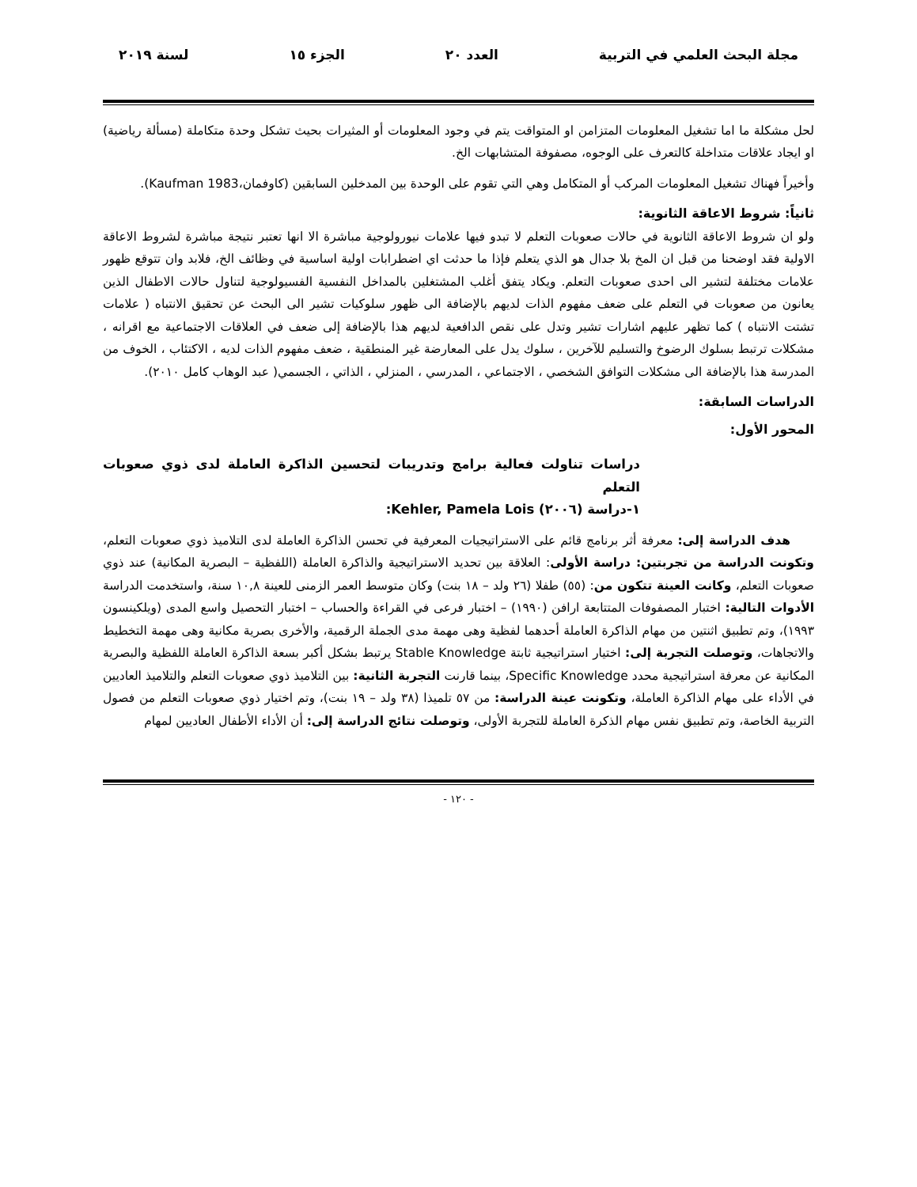مجلة البحث العلمي في التربية العدد ٢٠ الجزء ١٥ لسنة ٢٠١٩
لحل مشكلة ما اما تشغيل المعلومات المتزامن او المتواقت يتم في وجود المعلومات أو المثيرات بحيث تشكل وحدة متكاملة (مسألة رياضية) او ايجاد علاقات متداخلة كالتعرف على الوجوه، مصفوفة المتشابهات الخ.
وأخيراً فهناك تشغيل المعلومات المركب أو المتكامل وهي التي تقوم على الوحدة بين المدخلين السابقين (كاوفمان،Kaufman 1983).
ثانياً: شروط الاعاقة الثانوية:
ولو ان شروط الاعاقة الثانوية في حالات صعوبات التعلم لا تبدو فيها علامات نيورولوجية مباشرة الا انها تعتبر نتيجة مباشرة لشروط الاعاقة الاولية فقد اوضحنا من قبل ان المخ بلا جدال هو الذي يتعلم فإذا ما حدثت اي اضطرابات اولية اساسية في وظائف الخ، فلابد وان تتوقع ظهور علامات مختلفة لتشير الى احدى صعوبات التعلم. ويكاد يتفق أغلب المشتغلين بالمداخل النفسية الفسيولوجية لتناول حالات الاطفال الذين يعانون من صعوبات في التعلم على ضعف مفهوم الذات لديهم بالإضافة الى ظهور سلوكيات تشير الى البحث عن تحقيق الانتباه ( علامات تشتت الانتباه ) كما تظهر عليهم اشارات تشير وتدل على نقص الدافعية لديهم هذا بالإضافة إلى ضعف في العلاقات الاجتماعية مع اقرانه ، مشكلات ترتبط بسلوك الرضوخ والتسليم للآخرين ، سلوك يدل على المعارضة غير المنطقية ، ضعف مفهوم الذات لديه ، الاكتئاب ، الخوف من المدرسة هذا بالإضافة الى مشكلات التوافق الشخصي ، الاجتماعي ، المدرسي ، المنزلي ، الذاتي ، الجسمي( عبد الوهاب كامل ٢٠١٠).
الدراسات السابقة:
المحور الأول:
دراسات تناولت فعالية برامج وتدريبات لتحسين الذاكرة العاملة لدى ذوي صعوبات التعلم
١-دراسة (٢٠٠٦) Kehler, Pamela Lois:
هدف الدراسة إلى: معرفة أثر برنامج قائم على الاستراتيجيات المعرفية في تحسن الذاكرة العاملة لدى التلاميذ ذوي صعوبات التعلم، وتكونت الدراسة من تجربتين: دراسة الأولى: العلاقة بين تحديد الاستراتيجية والذاكرة العاملة (اللفظية – البصرية المكانية) عند ذوي صعوبات التعلم، وكانت العينة تتكون من: (٥٥) طفلا (٢٦ ولد – ١٨ بنت) وكان متوسط العمر الزمنى للعينة ١٠,٨ سنة، واستخدمت الدراسة الأدوات التالية: اختبار المصفوفات المتتابعة ارافن (١٩٩٠) – اختبار فرعى في القراءة والحساب – اختبار التحصيل واسع المدى (ويلكينسون ١٩٩٣)، وتم تطبيق اثنتين من مهام الذاكرة العاملة أحدهما لفظية وهى مهمة مدى الجملة الرقمية، والأخرى بصرية مكانية وهى مهمة التخطيط والاتجاهات، وتوصلت التجربة إلى: اختيار استراتيجية ثابتة Stable Knowledge يرتبط بشكل أكبر بسعة الذاكرة العاملة اللفظية والبصرية المكانية عن معرفة استراتيجية محدد Specific Knowledge، بينما قارنت التجربة الثانية: بين التلاميذ ذوي صعوبات التعلم والتلاميذ العاديين في الأداء على مهام الذاكرة العاملة، وتكونت عينة الدراسة: من ٥٧ تلميذا (٣٨ ولد – ١٩ بنت)، وتم اختيار ذوي صعوبات التعلم من فصول التربية الخاصة، وتم تطبيق نفس مهام الذكرة العاملة للتجربة الأولى، وتوصلت نتائج الدراسة إلى: أن الأداء الأطفال العاديين لمهام
- ١٢٠ -